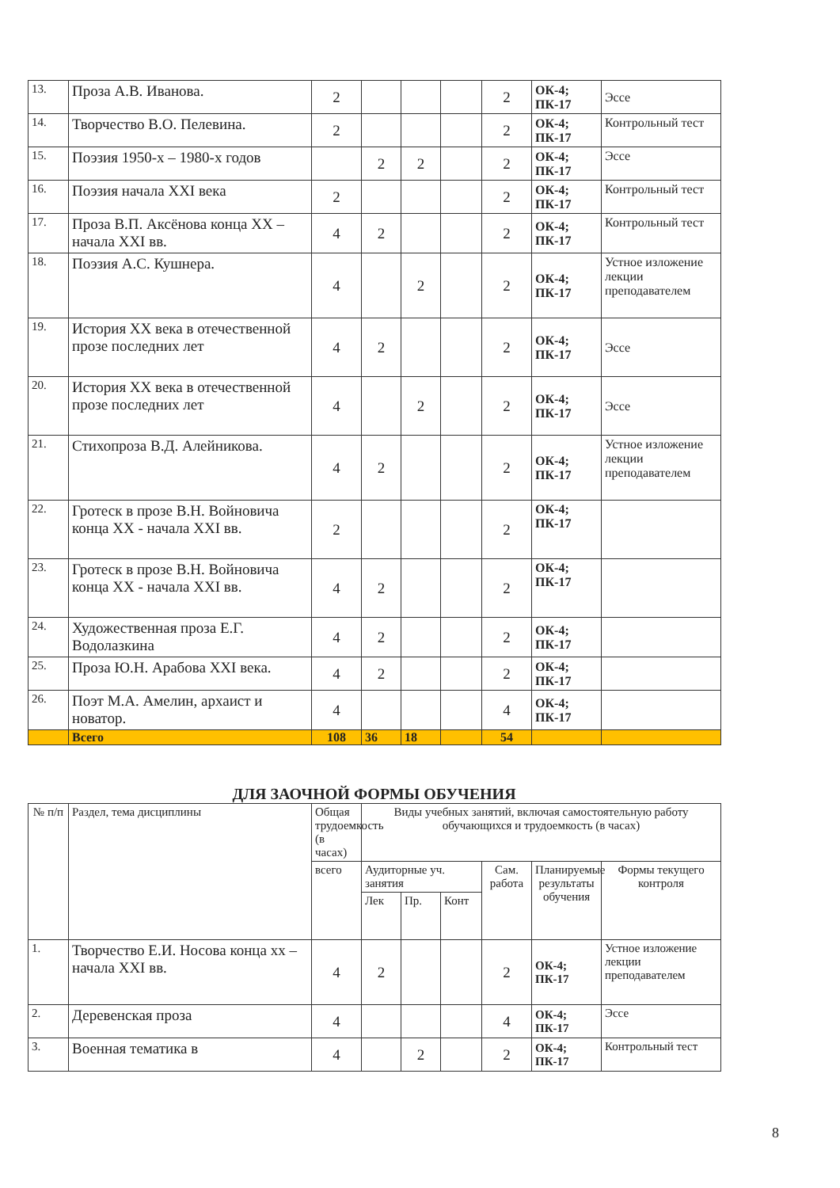| 13. | Проза А.В. Иванова. | 2 | | | | 2 | ОК-4; ПК-17 | Эссе |
| 14. | Творчество В.О. Пелевина. | 2 | | | | 2 | ОК-4; ПК-17 | Контрольный тест |
| 15. | Поэзия 1950-х – 1980-х годов | | 2 | 2 | | 2 | ОК-4; ПК-17 | Эссе |
| 16. | Поэзия начала XXI века | 2 | | | | 2 | ОК-4; ПК-17 | Контрольный тест |
| 17. | Проза В.П. Аксёнова конца XX –начала XXI вв. | 4 | 2 | | | 2 | ОК-4; ПК-17 | Контрольный тест |
| 18. | Поэзия А.С. Кушнера. | 4 | | 2 | | 2 | ОК-4; ПК-17 | Устное изложение лекции преподавателем |
| 19. | История XX века в отечественной прозе последних лет | 4 | 2 | | | 2 | ОК-4; ПК-17 | Эссе |
| 20. | История XX века в отечественной прозе последних лет | 4 | | 2 | | 2 | ОК-4; ПК-17 | Эссе |
| 21. | Стихопроза В.Д. Алейникова. | 4 | 2 | | | 2 | ОК-4; ПК-17 | Устное изложение лекции преподавателем |
| 22. | Гротеск в прозе В.Н. Войновича конца XX - начала XXI вв. | 2 | | | | 2 | ОК-4; ПК-17 | |
| 23. | Гротеск в прозе В.Н. Войновича конца XX - начала XXI вв. | 4 | 2 | | | 2 | ОК-4; ПК-17 | |
| 24. | Художественная проза Е.Г. Водолазкина | 4 | 2 | | | 2 | ОК-4; ПК-17 | |
| 25. | Проза Ю.Н. Арабова XXI века. | 4 | 2 | | | 2 | ОК-4; ПК-17 | |
| 26. | Поэт М.А. Амелин, архаист и новатор. | 4 | | | | 4 | ОК-4; ПК-17 | |
| | Всего | 108 | 36 | 18 | | 54 | | |
ДЛЯ ЗАОЧНОЙ ФОРМЫ ОБУЧЕНИЯ
| № п/п | Раздел, тема дисциплины | Общая трудоемкость (в часах) | Виды учебных занятий, включая самостоятельную работу обучающихся и трудоемкость (в часах) | | | | | |
| --- | --- | --- | --- | --- | --- | --- | --- | --- |
| | | всего | Аудиторные уч. занятия | | | Сам. работа | Планируемые результаты обучения | Формы текущего контроля |
| | | | Лек | Пр. | Конт | | | |
| 1. | Творчество Е.И. Носова конца хх –начала XXI вв. | 4 | 2 | | | 2 | ОК-4; ПК-17 | Устное изложение лекции преподавателем |
| 2. | Деревенская проза | 4 | | | | 4 | ОК-4; ПК-17 | Эссе |
| 3. | Военная тематика в | 4 | | 2 | | 2 | ОК-4; ПК-17 | Контрольный тест |
8